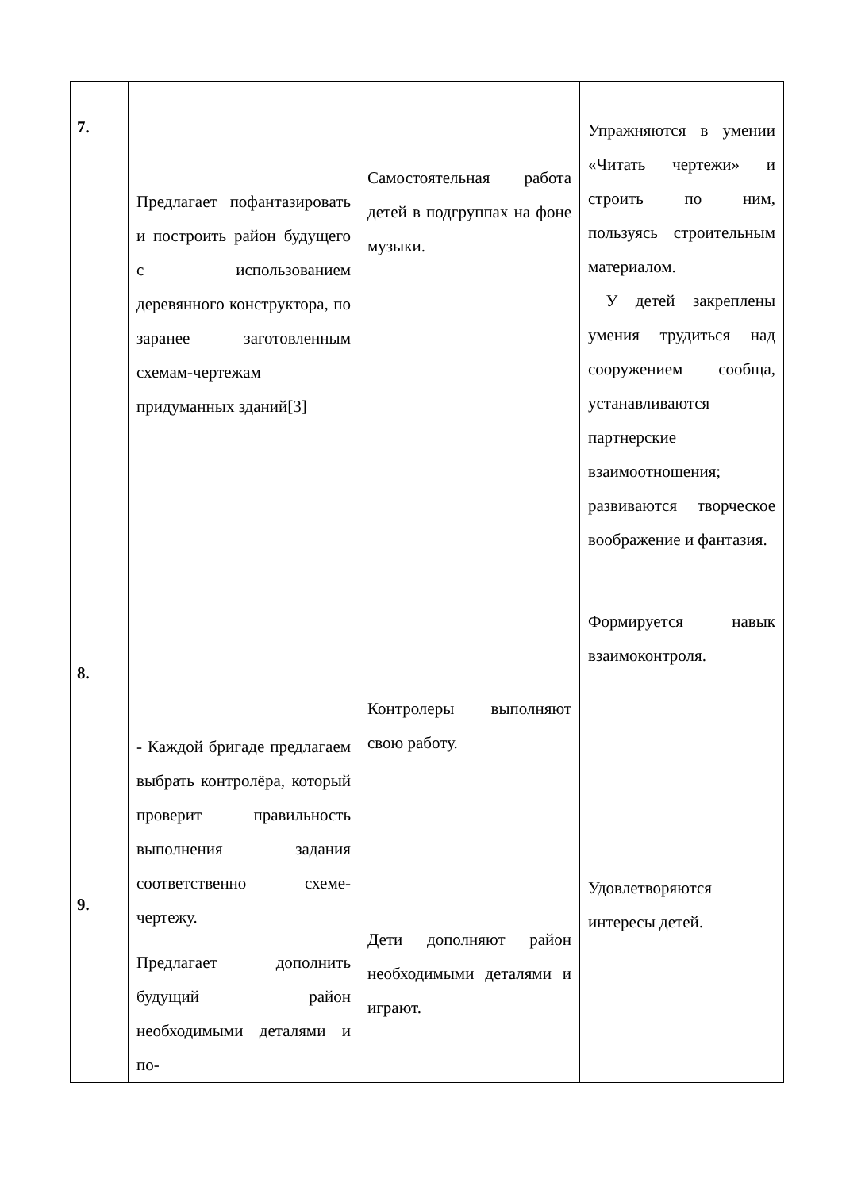| 7. 8. 9. | Предлагает пофантазировать и построить район будущего с использованием деревянного конструктора, по заранее заготовленным схемам-чертежам придуманных зданий[3] - Каждой бригаде предлагаем выбрать контролёра, который проверит правильность выполнения задания соответственно схеме-чертежу. Предлагает дополнить будущий район необходимыми деталями и по- | Самостоятельная работа детей в подгруппах на фоне музыки. Контролеры выполняют свою работу. Дети дополняют район необходимыми деталями и играют. | Упражняются в умении «Читать чертежи» и строить по ним, пользуясь строительным материалом. У детей закреплены умения трудиться над сооружением сообща, устанавливаются партнерские взаимоотношения; развиваются творческое воображение и фантазия. Формируется навык взаимоконтроля. Удовлетворяются интересы детей. |